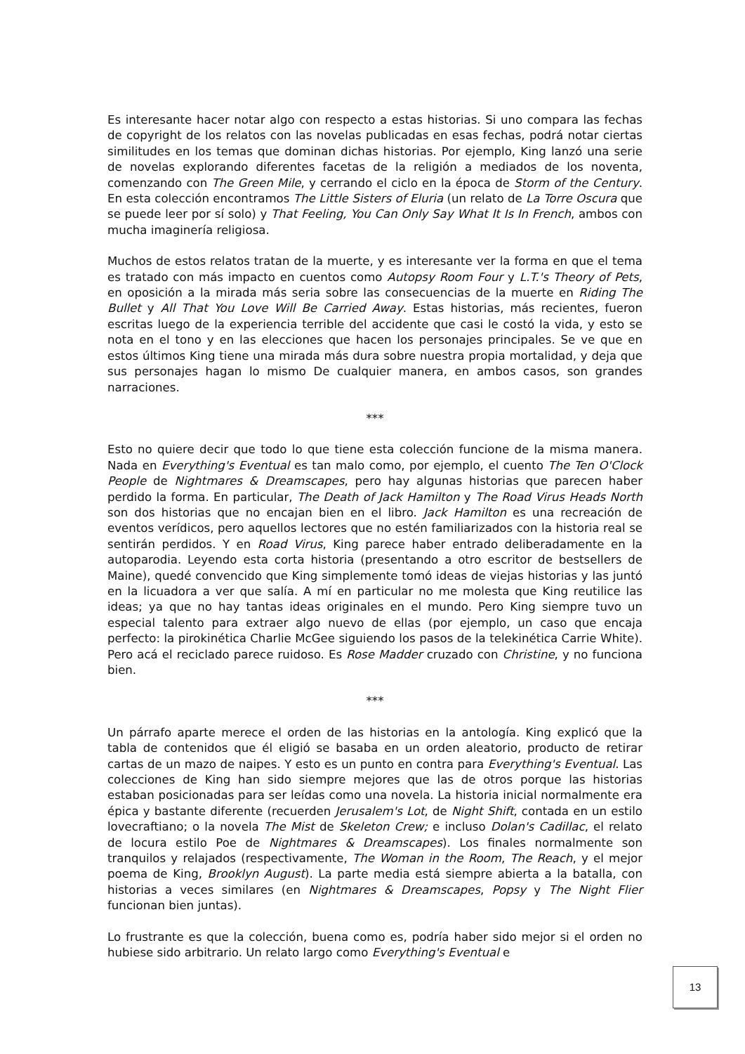Es interesante hacer notar algo con respecto a estas historias. Si uno compara las fechas de copyright de los relatos con las novelas publicadas en esas fechas, podrá notar ciertas similitudes en los temas que dominan dichas historias. Por ejemplo, King lanzó una serie de novelas explorando diferentes facetas de la religión a mediados de los noventa, comenzando con The Green Mile, y cerrando el ciclo en la época de Storm of the Century. En esta colección encontramos The Little Sisters of Eluria (un relato de La Torre Oscura que se puede leer por sí solo) y That Feeling, You Can Only Say What It Is In French, ambos con mucha imaginería religiosa.
Muchos de estos relatos tratan de la muerte, y es interesante ver la forma en que el tema es tratado con más impacto en cuentos como Autopsy Room Four y L.T.'s Theory of Pets, en oposición a la mirada más seria sobre las consecuencias de la muerte en Riding The Bullet y All That You Love Will Be Carried Away. Estas historias, más recientes, fueron escritas luego de la experiencia terrible del accidente que casi le costó la vida, y esto se nota en el tono y en las elecciones que hacen los personajes principales. Se ve que en estos últimos King tiene una mirada más dura sobre nuestra propia mortalidad, y deja que sus personajes hagan lo mismo De cualquier manera, en ambos casos, son grandes narraciones.
***
Esto no quiere decir que todo lo que tiene esta colección funcione de la misma manera. Nada en Everything's Eventual es tan malo como, por ejemplo, el cuento The Ten O'Clock People de Nightmares & Dreamscapes, pero hay algunas historias que parecen haber perdido la forma. En particular, The Death of Jack Hamilton y The Road Virus Heads North son dos historias que no encajan bien en el libro. Jack Hamilton es una recreación de eventos verídicos, pero aquellos lectores que no estén familiarizados con la historia real se sentirán perdidos. Y en Road Virus, King parece haber entrado deliberadamente en la autoparodia. Leyendo esta corta historia (presentando a otro escritor de bestsellers de Maine), quedé convencido que King simplemente tomó ideas de viejas historias y las juntó en la licuadora a ver que salía. A mí en particular no me molesta que King reutilice las ideas; ya que no hay tantas ideas originales en el mundo. Pero King siempre tuvo un especial talento para extraer algo nuevo de ellas (por ejemplo, un caso que encaja perfecto: la pirokinética Charlie McGee siguiendo los pasos de la telekinética Carrie White). Pero acá el reciclado parece ruidoso. Es Rose Madder cruzado con Christine, y no funciona bien.
***
Un párrafo aparte merece el orden de las historias en la antología. King explicó que la tabla de contenidos que él eligió se basaba en un orden aleatorio, producto de retirar cartas de un mazo de naipes. Y esto es un punto en contra para Everything's Eventual. Las colecciones de King han sido siempre mejores que las de otros porque las historias estaban posicionadas para ser leídas como una novela. La historia inicial normalmente era épica y bastante diferente (recuerden Jerusalem's Lot, de Night Shift, contada en un estilo lovecraftiano; o la novela The Mist de Skeleton Crew; e incluso Dolan's Cadillac, el relato de locura estilo Poe de Nightmares & Dreamscapes). Los finales normalmente son tranquilos y relajados (respectivamente, The Woman in the Room, The Reach, y el mejor poema de King, Brooklyn August). La parte media está siempre abierta a la batalla, con historias a veces similares (en Nightmares & Dreamscapes, Popsy y The Night Flier funcionan bien juntas).
Lo frustrante es que la colección, buena como es, podría haber sido mejor si el orden no hubiese sido arbitrario. Un relato largo como Everything's Eventual e
13